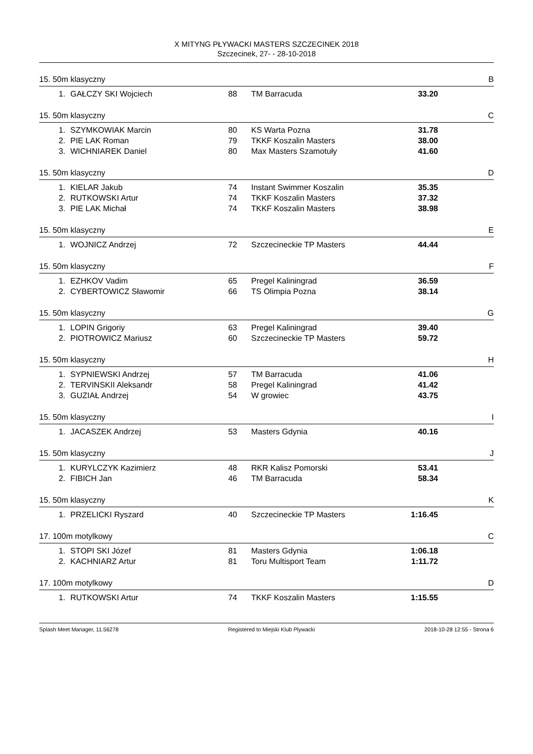X MITYNG PŁYWACKI MASTERS SZCZECINEK 2018
Szczecinek, 27- - 28-10-2018
15. 50m klasyczny B
| 1. | GAŁCZY SKI Wojciech | 88 | TM Barracuda | 33.20 |
15. 50m klasyczny C
| 1. | SZYMKOWIAK Marcin | 80 | KS Warta Pozna | 31.78 |
| 2. | PIE LAK Roman | 79 | TKKF Koszalin Masters | 38.00 |
| 3. | WICHNIAREK Daniel | 80 | Max Masters Szamotuły | 41.60 |
15. 50m klasyczny D
| 1. | KIELAR Jakub | 74 | Instant Swimmer Koszalin | 35.35 |
| 2. | RUTKOWSKI Artur | 74 | TKKF Koszalin Masters | 37.32 |
| 3. | PIE LAK Michał | 74 | TKKF Koszalin Masters | 38.98 |
15. 50m klasyczny E
| 1. | WOJNICZ Andrzej | 72 | Szczecineckie TP Masters | 44.44 |
15. 50m klasyczny F
| 1. | EZHKOV Vadim | 65 | Pregel Kaliningrad | 36.59 |
| 2. | CYBERTOWICZ Sławomir | 66 | TS Olimpia Pozna | 38.14 |
15. 50m klasyczny G
| 1. | LOPIN Grigoriy | 63 | Pregel Kaliningrad | 39.40 |
| 2. | PIOTROWICZ Mariusz | 60 | Szczecineckie TP Masters | 59.72 |
15. 50m klasyczny H
| 1. | SYPNIEWSKI Andrzej | 57 | TM Barracuda | 41.06 |
| 2. | TERVINSKII Aleksandr | 58 | Pregel Kaliningrad | 41.42 |
| 3. | GUZIAŁ Andrzej | 54 | W growiec | 43.75 |
15. 50m klasyczny I
| 1. | JACASZEK Andrzej | 53 | Masters Gdynia | 40.16 |
15. 50m klasyczny J
| 1. | KURYLCZYK Kazimierz | 48 | RKR Kalisz Pomorski | 53.41 |
| 2. | FIBICH Jan | 46 | TM Barracuda | 58.34 |
15. 50m klasyczny K
| 1. | PRZELICKI Ryszard | 40 | Szczecineckie TP Masters | 1:16.45 |
17. 100m motylkowy C
| 1. | STOPI SKI Józef | 81 | Masters Gdynia | 1:06.18 |
| 2. | KACHNIARZ Artur | 81 | Toru Multisport Team | 1:11.72 |
17. 100m motylkowy D
| 1. | RUTKOWSKI Artur | 74 | TKKF Koszalin Masters | 1:15.55 |
Splash Meet Manager, 11.56278 Registered to Miejski Klub Plywacki 2018-10-28 12:55 - Strona 6